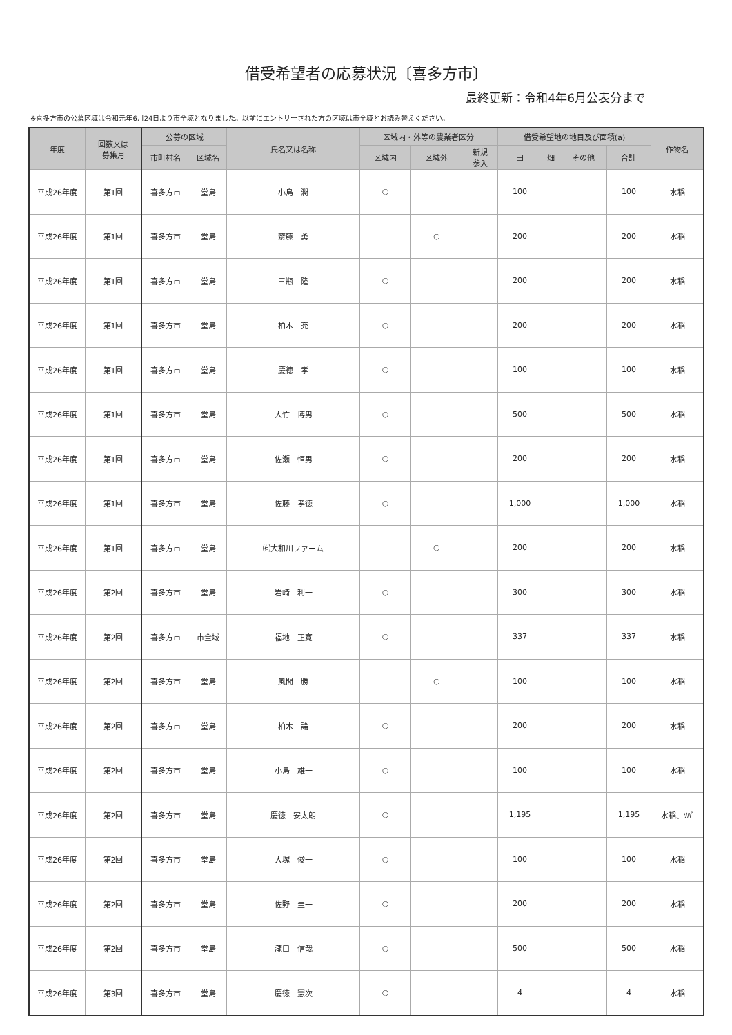借受希望者の応募状況〔喜多方市〕
最終更新：令和4年6月公表分まで
※喜多方市の公募区域は令和元年6月24日より市全域となりました。以前にエントリーされた方の区域は市全域とお読み替えください。
| 年度 | 回数又は 募集月 | 公募の区域 | | 氏名又は名称 | 区域内・外等の農業者区分 | | | 借受希望地の地目及び面積(a) | | | | 作物名 |
| --- | --- | --- | --- | --- | --- | --- | --- | --- | --- | --- | --- | --- |
| | | 市町村名 | 区域名 | | 区域内 | 区域外 | 新規 参入 | 田 | 畑 | その他 | 合計 | |
| 平成26年度 | 第1回 | 喜多方市 | 堂島 | 小島 潤 | ○ | | | 100 | | | 100 | 水稲 |
| 平成26年度 | 第1回 | 喜多方市 | 堂島 | 齋藤 勇 | | ○ | | 200 | | | 200 | 水稲 |
| 平成26年度 | 第1回 | 喜多方市 | 堂島 | 三瓶 隆 | ○ | | | 200 | | | 200 | 水稲 |
| 平成26年度 | 第1回 | 喜多方市 | 堂島 | 柏木 充 | ○ | | | 200 | | | 200 | 水稲 |
| 平成26年度 | 第1回 | 喜多方市 | 堂島 | 慶徳 孝 | ○ | | | 100 | | | 100 | 水稲 |
| 平成26年度 | 第1回 | 喜多方市 | 堂島 | 大竹 博男 | ○ | | | 500 | | | 500 | 水稲 |
| 平成26年度 | 第1回 | 喜多方市 | 堂島 | 佐瀬 恒男 | ○ | | | 200 | | | 200 | 水稲 |
| 平成26年度 | 第1回 | 喜多方市 | 堂島 | 佐藤 孝徳 | ○ | | | 1,000 | | | 1,000 | 水稲 |
| 平成26年度 | 第1回 | 喜多方市 | 堂島 | ㈲大和川ファーム | | ○ | | 200 | | | 200 | 水稲 |
| 平成26年度 | 第2回 | 喜多方市 | 堂島 | 岩崎 利一 | ○ | | | 300 | | | 300 | 水稲 |
| 平成26年度 | 第2回 | 喜多方市 | 市全域 | 福地 正寛 | ○ | | | 337 | | | 337 | 水稲 |
| 平成26年度 | 第2回 | 喜多方市 | 堂島 | 風間 勝 | | ○ | | 100 | | | 100 | 水稲 |
| 平成26年度 | 第2回 | 喜多方市 | 堂島 | 柏木 論 | ○ | | | 200 | | | 200 | 水稲 |
| 平成26年度 | 第2回 | 喜多方市 | 堂島 | 小島 雄一 | ○ | | | 100 | | | 100 | 水稲 |
| 平成26年度 | 第2回 | 喜多方市 | 堂島 | 慶徳 安太朗 | ○ | | | 1,195 | | | 1,195 | 水稲、ｿﾊﾞ |
| 平成26年度 | 第2回 | 喜多方市 | 堂島 | 大塚 俊一 | ○ | | | 100 | | | 100 | 水稲 |
| 平成26年度 | 第2回 | 喜多方市 | 堂島 | 佐野 圭一 | ○ | | | 200 | | | 200 | 水稲 |
| 平成26年度 | 第2回 | 喜多方市 | 堂島 | 瀧口 信哉 | ○ | | | 500 | | | 500 | 水稲 |
| 平成26年度 | 第3回 | 喜多方市 | 堂島 | 慶徳 憲次 | ○ | | | 4 | | | 4 | 水稲 |